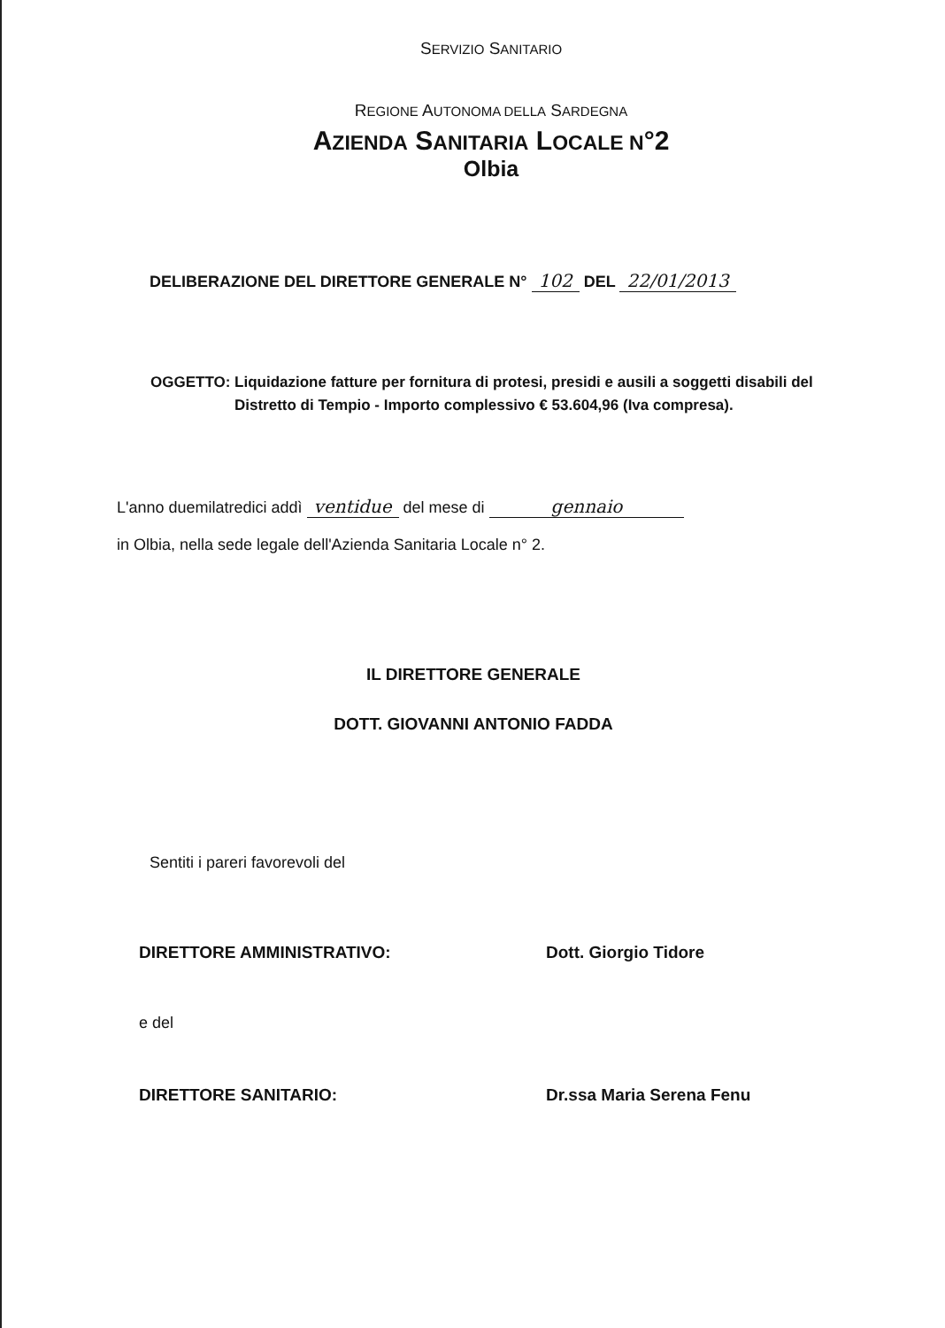SERVIZIO SANITARIO
REGIONE AUTONOMA DELLA SARDEGNA
AZIENDA SANITARIA LOCALE N°2
Olbia
DELIBERAZIONE DEL DIRETTORE GENERALE N° 102 DEL 22/01/2013
OGGETTO: Liquidazione fatture per fornitura di protesi, presidi e ausili a soggetti disabili del
Distretto di Tempio - Importo complessivo € 53.604,96 (Iva compresa).
L'anno duemilatredici addì ventidue del mese di gennaio
in Olbia, nella sede legale dell'Azienda Sanitaria Locale n° 2.
IL DIRETTORE GENERALE
DOTT. GIOVANNI ANTONIO FADDA
Sentiti i pareri favorevoli del
DIRETTORE AMMINISTRATIVO: Dott. Giorgio Tidore
e del
DIRETTORE SANITARIO: Dr.ssa Maria Serena Fenu